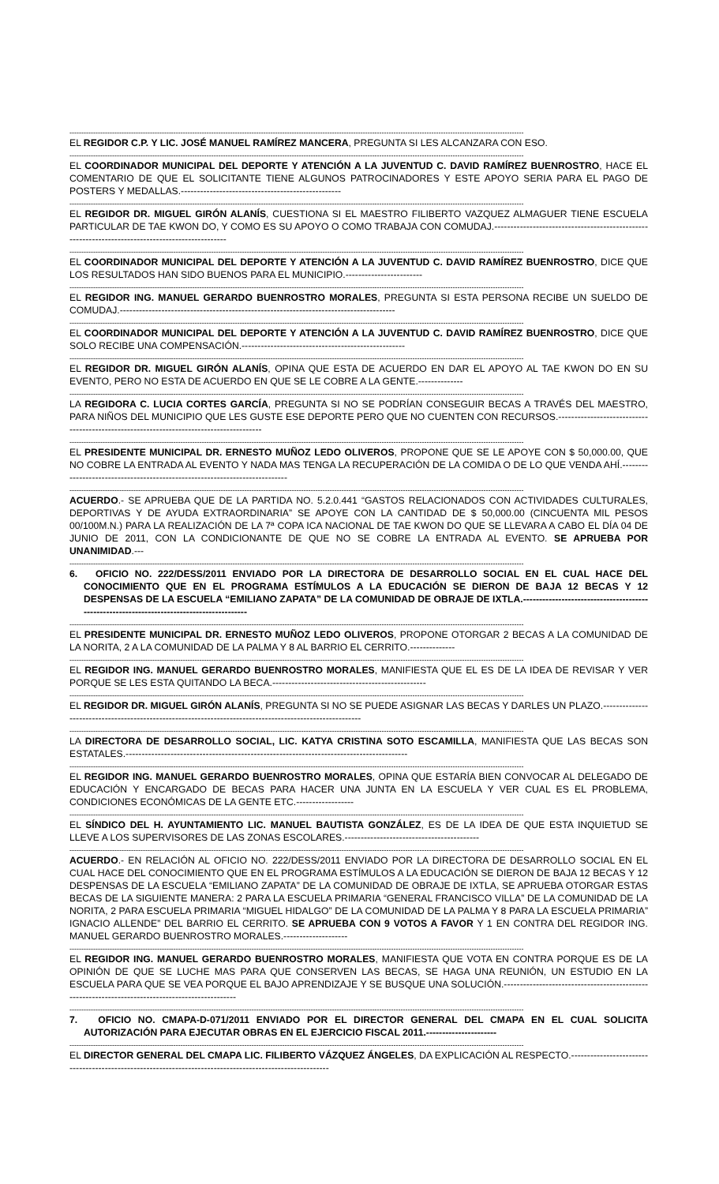------------------------------------------------------------------------------------------------------------------------------------------------------------------------------------------------
EL REGIDOR C.P. Y LIC. JOSÉ MANUEL RAMÍREZ MANCERA, PREGUNTA SI LES ALCANZARA CON ESO.
------------------------------------------------------------------------------------------------------------------------------------------------------------------------------------------------
EL COORDINADOR MUNICIPAL DEL DEPORTE Y ATENCIÓN A LA JUVENTUD C. DAVID RAMÍREZ BUENROSTRO, HACE EL COMENTARIO DE QUE EL SOLICITANTE TIENE ALGUNOS PATROCINADORES Y ESTE APOYO SERIA PARA EL PAGO DE POSTERS Y MEDALLAS.--------------------------------------------------
------------------------------------------------------------------------------------------------------------------------------------------------------------------------------------------------
EL REGIDOR DR. MIGUEL GIRÓN ALANÍS, CUESTIONA SI EL MAESTRO FILIBERTO VAZQUEZ ALMAGUER TIENE ESCUELA PARTICULAR DE TAE KWON DO, Y COMO ES SU APOYO O COMO TRABAJA CON COMUDAJ.-------------------------------------------------------------------------------------------------
------------------------------------------------------------------------------------------------------------------------------------------------------------------------------------------------
EL COORDINADOR MUNICIPAL DEL DEPORTE Y ATENCIÓN A LA JUVENTUD C. DAVID RAMÍREZ BUENROSTRO, DICE QUE LOS RESULTADOS HAN SIDO BUENOS PARA EL MUNICIPIO.------------------------
------------------------------------------------------------------------------------------------------------------------------------------------------------------------------------------------
EL REGIDOR ING. MANUEL GERARDO BUENROSTRO MORALES, PREGUNTA SI ESTA PERSONA RECIBE UN SUELDO DE COMUDAJ.--------------------------------------------------------------------------------------
------------------------------------------------------------------------------------------------------------------------------------------------------------------------------------------------
EL COORDINADOR MUNICIPAL DEL DEPORTE Y ATENCIÓN A LA JUVENTUD C. DAVID RAMÍREZ BUENROSTRO, DICE QUE SOLO RECIBE UNA COMPENSACIÓN.---------------------------------------------------
------------------------------------------------------------------------------------------------------------------------------------------------------------------------------------------------
EL REGIDOR DR. MIGUEL GIRÓN ALANÍS, OPINA QUE ESTA DE ACUERDO EN DAR EL APOYO AL TAE KWON DO EN SU EVENTO, PERO NO ESTA DE ACUERDO EN QUE SE LE COBRE A LA GENTE.--------------
------------------------------------------------------------------------------------------------------------------------------------------------------------------------------------------------
LA REGIDORA C. LUCIA CORTES GARCÍA, PREGUNTA SI NO SE PODRÍAN CONSEGUIR BECAS A TRAVÉS DEL MAESTRO, PARA NIÑOS DEL MUNICIPIO QUE LES GUSTE ESE DEPORTE PERO QUE NO CUENTEN CON RECURSOS.----------------------------------------------------------------------------------------
------------------------------------------------------------------------------------------------------------------------------------------------------------------------------------------------
EL PRESIDENTE MUNICIPAL DR. ERNESTO MUÑOZ LEDO OLIVEROS, PROPONE QUE SE LE APOYE CON $ 50,000.00, QUE NO COBRE LA ENTRADA AL EVENTO Y NADA MAS TENGA LA RECUPERACIÓN DE LA COMIDA O DE LO QUE VENDA AHÍ.----------------------------------------------------------------------------
------------------------------------------------------------------------------------------------------------------------------------------------------------------------------------------------
ACUERDO.- SE APRUEBA QUE DE LA PARTIDA NO. 5.2.0.441 “GASTOS RELACIONADOS CON ACTIVIDADES CULTURALES, DEPORTIVAS Y DE AYUDA EXTRAORDINARIA” SE APOYE CON LA CANTIDAD DE $ 50,000.00 (CINCUENTA MIL PESOS 00/100M.N.) PARA LA REALIZACIÓN DE LA 7ª COPA ICA NACIONAL DE TAE KWON DO QUE SE LLEVARA A CABO EL DÍA 04 DE JUNIO DE 2011, CON LA CONDICIONANTE DE QUE NO SE COBRE LA ENTRADA AL EVENTO. SE APRUEBA POR UNANIMIDAD.---
------------------------------------------------------------------------------------------------------------------------------------------------------------------------------------------------
6. OFICIO NO. 222/DESS/2011 ENVIADO POR LA DIRECTORA DE DESARROLLO SOCIAL EN EL CUAL HACE DEL CONOCIMIENTO QUE EN EL PROGRAMA ESTÍMULOS A LA EDUCACIÓN SE DIERON DE BAJA 12 BECAS Y 12 DESPENSAS DE LA ESCUELA “EMILIANO ZAPATA” DE LA COMUNIDAD DE OBRAJE DE IXTLA.------------------------------------------------------------------------------------------
------------------------------------------------------------------------------------------------------------------------------------------------------------------------------------------------
EL PRESIDENTE MUNICIPAL DR. ERNESTO MUÑOZ LEDO OLIVEROS, PROPONE OTORGAR 2 BECAS A LA COMUNIDAD DE LA NORITA, 2 A LA COMUNIDAD DE LA PALMA Y 8 AL BARRIO EL CERRITO.--------------
------------------------------------------------------------------------------------------------------------------------------------------------------------------------------------------------
EL REGIDOR ING. MANUEL GERARDO BUENROSTRO MORALES, MANIFIESTA QUE EL ES DE LA IDEA DE REVISAR Y VER PORQUE SE LES ESTA QUITANDO LA BECA.------------------------------------------------
------------------------------------------------------------------------------------------------------------------------------------------------------------------------------------------------
EL REGIDOR DR. MIGUEL GIRÓN ALANÍS, PREGUNTA SI NO SE PUEDE ASIGNAR LAS BECAS Y DARLES UN PLAZO.---------------------------------------------------------------------------------------------------------
------------------------------------------------------------------------------------------------------------------------------------------------------------------------------------------------
LA DIRECTORA DE DESARROLLO SOCIAL, LIC. KATYA CRISTINA SOTO ESCAMILLA, MANIFIESTA QUE LAS BECAS SON ESTATALES.----------------------------------------------------------------------------------------
------------------------------------------------------------------------------------------------------------------------------------------------------------------------------------------------
EL REGIDOR ING. MANUEL GERARDO BUENROSTRO MORALES, OPINA QUE ESTARÍA BIEN CONVOCAR AL DELEGADO DE EDUCACIÓN Y ENCARGADO DE BECAS PARA HACER UNA JUNTA EN LA ESCUELA Y VER CUAL ES EL PROBLEMA, CONDICIONES ECONÓMICAS DE LA GENTE ETC.------------------
------------------------------------------------------------------------------------------------------------------------------------------------------------------------------------------------
EL SÍNDICO DEL H. AYUNTAMIENTO LIC. MANUEL BAUTISTA GONZÁLEZ, ES DE LA IDEA DE QUE ESTA INQUIETUD SE LLEVE A LOS SUPERVISORES DE LAS ZONAS ESCOLARES.------------------------------------------
------------------------------------------------------------------------------------------------------------------------------------------------------------------------------------------------
ACUERDO.- EN RELACIÓN AL OFICIO NO. 222/DESS/2011 ENVIADO POR LA DIRECTORA DE DESARROLLO SOCIAL EN EL CUAL HACE DEL CONOCIMIENTO QUE EN EL PROGRAMA ESTÍMULOS A LA EDUCACIÓN SE DIERON DE BAJA 12 BECAS Y 12 DESPENSAS DE LA ESCUELA “EMILIANO ZAPATA” DE LA COMUNIDAD DE OBRAJE DE IXTLA, SE APRUEBA OTORGAR ESTAS BECAS DE LA SIGUIENTE MANERA: 2 PARA LA ESCUELA PRIMARIA “GENERAL FRANCISCO VILLA” DE LA COMUNIDAD DE LA NORITA, 2 PARA ESCUELA PRIMARIA “MIGUEL HIDALGO” DE LA COMUNIDAD DE LA PALMA Y 8 PARA LA ESCUELA PRIMARIA” IGNACIO ALLENDE” DEL BARRIO EL CERRITO. SE APRUEBA CON 9 VOTOS A FAVOR Y 1 EN CONTRA DEL REGIDOR ING. MANUEL GERARDO BUENROSTRO MORALES.--------------------
------------------------------------------------------------------------------------------------------------------------------------------------------------------------------------------------
EL REGIDOR ING. MANUEL GERARDO BUENROSTRO MORALES, MANIFIESTA QUE VOTA EN CONTRA PORQUE ES DE LA OPINIÓN DE QUE SE LUCHE MAS PARA QUE CONSERVEN LAS BECAS, SE HAGA UNA REUNIÓN, UN ESTUDIO EN LA ESCUELA PARA QUE SE VEA PORQUE EL BAJO APRENDIZAJE Y SE BUSQUE UNA SOLUCIÓN.-------------------------------------------------------------------------------------------------
------------------------------------------------------------------------------------------------------------------------------------------------------------------------------------------------
7. OFICIO NO. CMAPA-D-071/2011 ENVIADO POR EL DIRECTOR GENERAL DEL CMAPA EN EL CUAL SOLICITA AUTORIZACIÓN PARA EJECUTAR OBRAS EN EL EJERCICIO FISCAL 2011.----------------------
------------------------------------------------------------------------------------------------------------------------------------------------------------------------------------------------
EL DIRECTOR GENERAL DEL CMAPA LIC. FILIBERTO VÁZQUEZ ÁNGELES, DA EXPLICACIÓN AL RESPECTO.---------------------------------------------------------------------------------------------------------